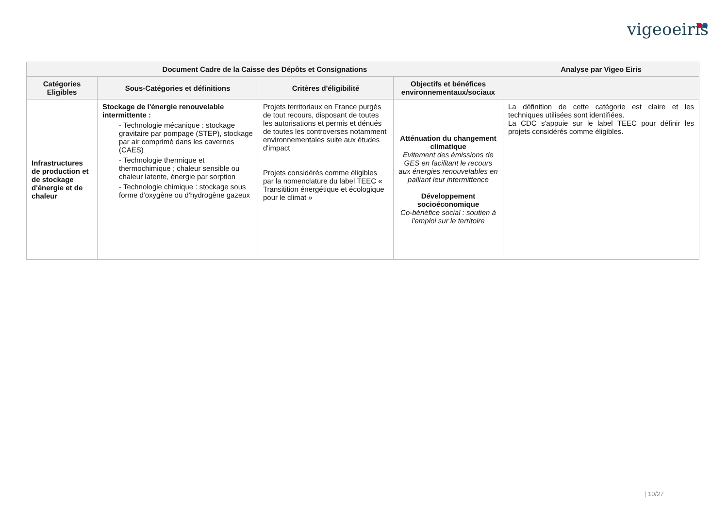vigeoeiris
| Document Cadre de la Caisse des Dépôts et Consignations | | | | Analyse par Vigeo Eiris |
| --- | --- | --- | --- | --- |
| Catégories Eligibles | Sous-Catégories et définitions | Critères d'éligibilité | Objectifs et bénéfices environnementaux/sociaux | |
| Infrastructures de production et de stockage d'énergie et de chaleur | Stockage de l'énergie renouvelable intermittente : - Technologie mécanique : stockage gravitaire par pompage (STEP), stockage par air comprimé dans les cavernes (CAES) - Technologie thermique et thermochimique ; chaleur sensible ou chaleur latente, énergie par sorption - Technologie chimique : stockage sous forme d'oxygène ou d'hydrogène gazeux | Projets territoriaux en France purgés de tout recours, disposant de toutes les autorisations et permis et dénués de toutes les controverses notamment environnementales suite aux études d'impact Projets considérés comme éligibles par la nomenclature du label TEEC « Transitition énergétique et écologique pour le climat » | Atténuation du changement climatique Evitement des émissions de GES en facilitant le recours aux énergies renouvelables en palliant leur intermittence Développement socioéconomique Co-bénéfice social : soutien à l'emploi sur le territoire | La définition de cette catégorie est claire et les techniques utilisées sont identifiées. La CDC s'appuie sur le label TEEC pour définir les projets considérés comme éligibles. |
| 10/27